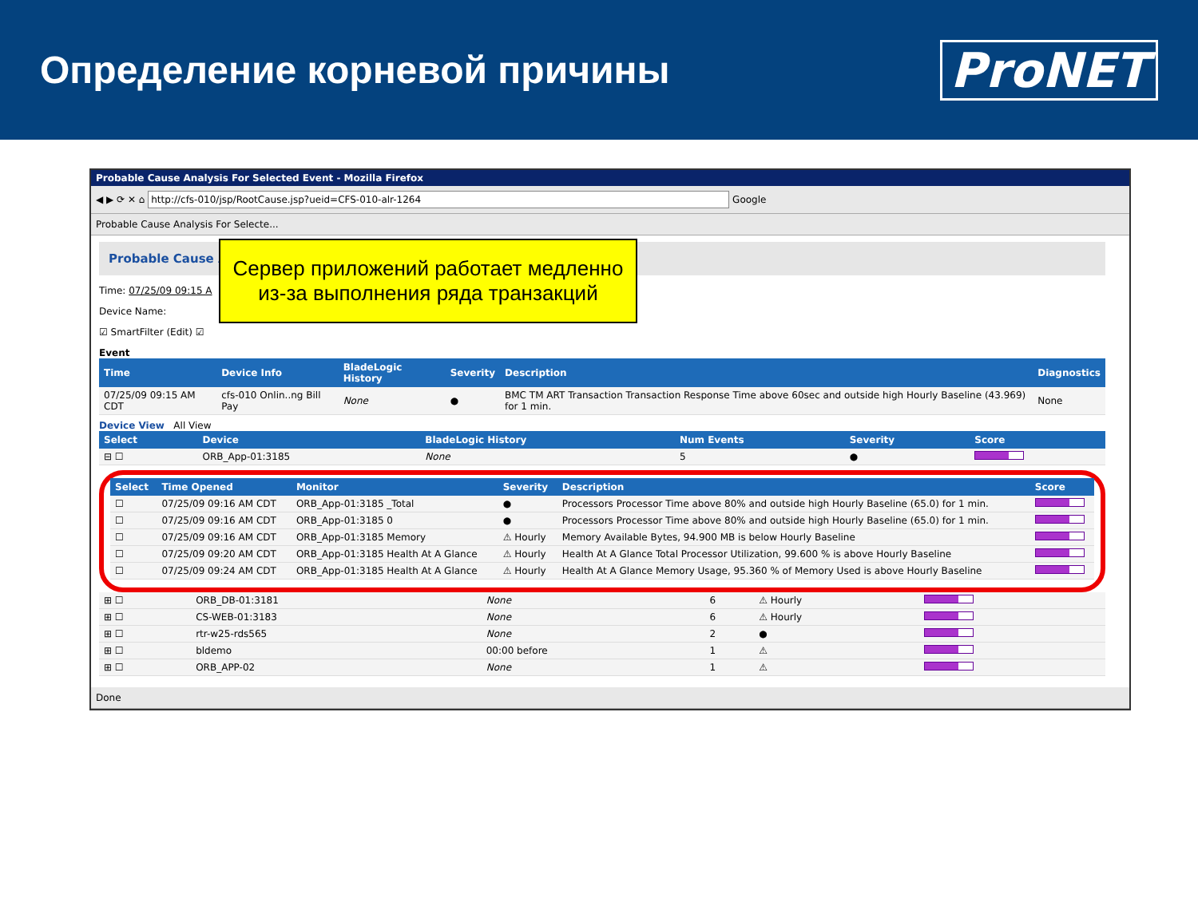Определение корневой причины
ProNET
Probable Cause Analysis For Selected Event - Mozilla Firefox
◀ ▶ ⟳ ✕ ⌂ http://cfs-010/jsp/RootCause.jsp?ueid=CFS-010-alr-1264 Google
Probable Cause Analysis For Selecte...
Probable Cause A
Time: 07/25/09 09:15 A
Device Name:
☑ SmartFilter (Edit) ☑
Event
| Time | Device Info | BladeLogic History | Severity | Description | Diagnostics |
| --- | --- | --- | --- | --- | --- |
| 07/25/09 09:15 AM CDT | cfs-010 Onlin..ng Bill Pay | None | ● | BMC TM ART Transaction Transaction Response Time above 60sec and outside high Hourly Baseline (43.969) for 1 min. | None |
Device View All View
| Select | Device | BladeLogic History | Num Events | Severity | Score |
| --- | --- | --- | --- | --- | --- |
| ⊟ ☐ | ORB_App-01:3185 | None | 5 | ● | |
| Select | Time Opened | Monitor | Severity | Description | Score |
| --- | --- | --- | --- | --- | --- |
| ☐ | 07/25/09 09:16 AM CDT | ORB_App-01:3185 _Total | ● | Processors Processor Time above 80% and outside high Hourly Baseline (65.0) for 1 min. | |
| ☐ | 07/25/09 09:16 AM CDT | ORB_App-01:3185 0 | ● | Processors Processor Time above 80% and outside high Hourly Baseline (65.0) for 1 min. | |
| ☐ | 07/25/09 09:16 AM CDT | ORB_App-01:3185 Memory | ⚠ Hourly | Memory Available Bytes, 94.900 MB is below Hourly Baseline | |
| ☐ | 07/25/09 09:20 AM CDT | ORB_App-01:3185 Health At A Glance | ⚠ Hourly | Health At A Glance Total Processor Utilization, 99.600 % is above Hourly Baseline | |
| ☐ | 07/25/09 09:24 AM CDT | ORB_App-01:3185 Health At A Glance | ⚠ Hourly | Health At A Glance Memory Usage, 95.360 % of Memory Used is above Hourly Baseline | |
| ⊞ ☐ | ORB_DB-01:3181 | None | 6 | ⚠ Hourly | |
| ⊞ ☐ | CS-WEB-01:3183 | None | 6 | ⚠ Hourly | |
| ⊞ ☐ | rtr-w25-rds565 | None | 2 | ● | |
| ⊞ ☐ | bldemo | 00:00 before | 1 | ⚠ | |
| ⊞ ☐ | ORB_APP-02 | None | 1 | ⚠ | |
Done
Сервер приложений работает медленно из-за выполнения ряда транзакций